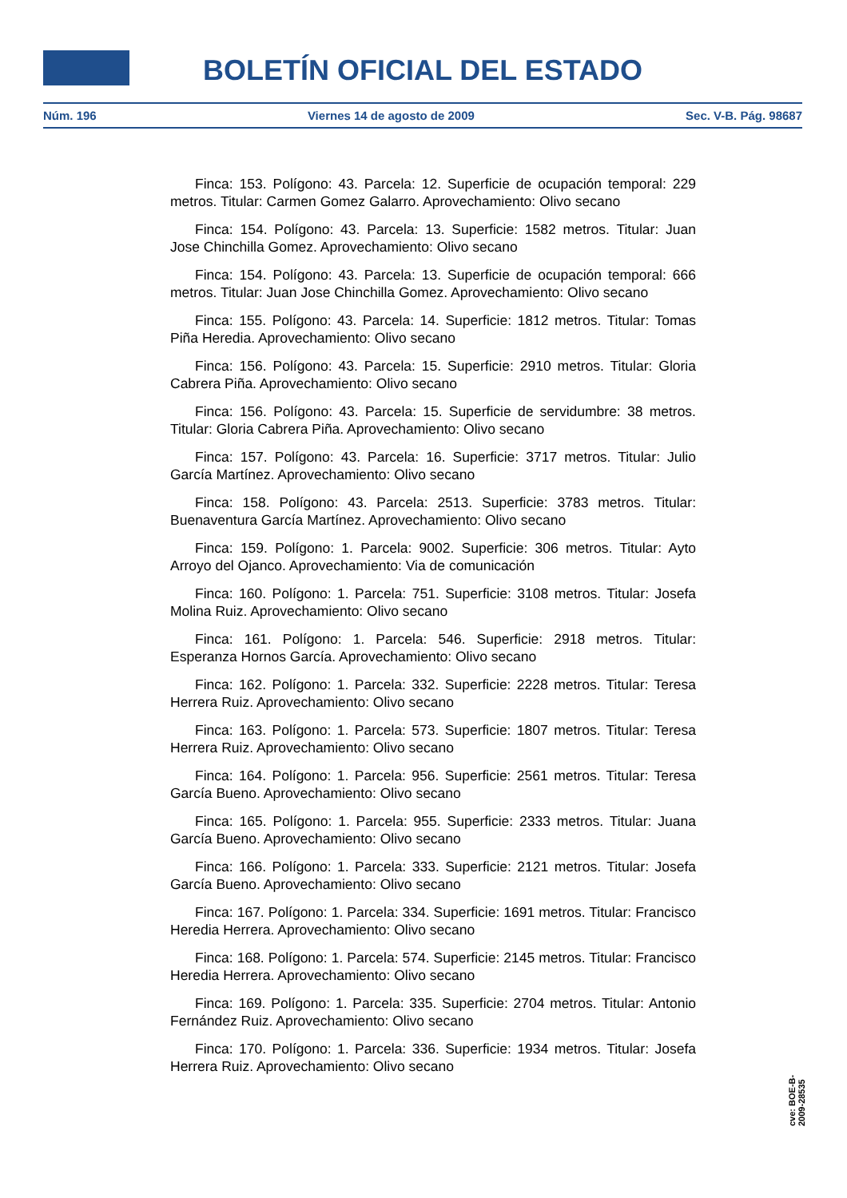BOLETÍN OFICIAL DEL ESTADO
Núm. 196 Viernes 14 de agosto de 2009 Sec. V-B. Pág. 98687
Finca: 153. Polígono: 43. Parcela: 12. Superficie de ocupación temporal: 229 metros. Titular: Carmen Gomez Galarro. Aprovechamiento: Olivo secano
Finca: 154. Polígono: 43. Parcela: 13. Superficie: 1582 metros. Titular: Juan Jose Chinchilla Gomez. Aprovechamiento: Olivo secano
Finca: 154. Polígono: 43. Parcela: 13. Superficie de ocupación temporal: 666 metros. Titular: Juan Jose Chinchilla Gomez. Aprovechamiento: Olivo secano
Finca: 155. Polígono: 43. Parcela: 14. Superficie: 1812 metros. Titular: Tomas Piña Heredia. Aprovechamiento: Olivo secano
Finca: 156. Polígono: 43. Parcela: 15. Superficie: 2910 metros. Titular: Gloria Cabrera Piña. Aprovechamiento: Olivo secano
Finca: 156. Polígono: 43. Parcela: 15. Superficie de servidumbre: 38 metros. Titular: Gloria Cabrera Piña. Aprovechamiento: Olivo secano
Finca: 157. Polígono: 43. Parcela: 16. Superficie: 3717 metros. Titular: Julio García Martínez. Aprovechamiento: Olivo secano
Finca: 158. Polígono: 43. Parcela: 2513. Superficie: 3783 metros. Titular: Buenaventura García Martínez. Aprovechamiento: Olivo secano
Finca: 159. Polígono: 1. Parcela: 9002. Superficie: 306 metros. Titular: Ayto Arroyo del Ojanco. Aprovechamiento: Via de comunicación
Finca: 160. Polígono: 1. Parcela: 751. Superficie: 3108 metros. Titular: Josefa Molina Ruiz. Aprovechamiento: Olivo secano
Finca: 161. Polígono: 1. Parcela: 546. Superficie: 2918 metros. Titular: Esperanza Hornos García. Aprovechamiento: Olivo secano
Finca: 162. Polígono: 1. Parcela: 332. Superficie: 2228 metros. Titular: Teresa Herrera Ruiz. Aprovechamiento: Olivo secano
Finca: 163. Polígono: 1. Parcela: 573. Superficie: 1807 metros. Titular: Teresa Herrera Ruiz. Aprovechamiento: Olivo secano
Finca: 164. Polígono: 1. Parcela: 956. Superficie: 2561 metros. Titular: Teresa García Bueno. Aprovechamiento: Olivo secano
Finca: 165. Polígono: 1. Parcela: 955. Superficie: 2333 metros. Titular: Juana García Bueno. Aprovechamiento: Olivo secano
Finca: 166. Polígono: 1. Parcela: 333. Superficie: 2121 metros. Titular: Josefa García Bueno. Aprovechamiento: Olivo secano
Finca: 167. Polígono: 1. Parcela: 334. Superficie: 1691 metros. Titular: Francisco Heredia Herrera. Aprovechamiento: Olivo secano
Finca: 168. Polígono: 1. Parcela: 574. Superficie: 2145 metros. Titular: Francisco Heredia Herrera. Aprovechamiento: Olivo secano
Finca: 169. Polígono: 1. Parcela: 335. Superficie: 2704 metros. Titular: Antonio Fernández Ruiz. Aprovechamiento: Olivo secano
Finca: 170. Polígono: 1. Parcela: 336. Superficie: 1934 metros. Titular: Josefa Herrera Ruiz. Aprovechamiento: Olivo secano
cve: BOE-B-2009-28535